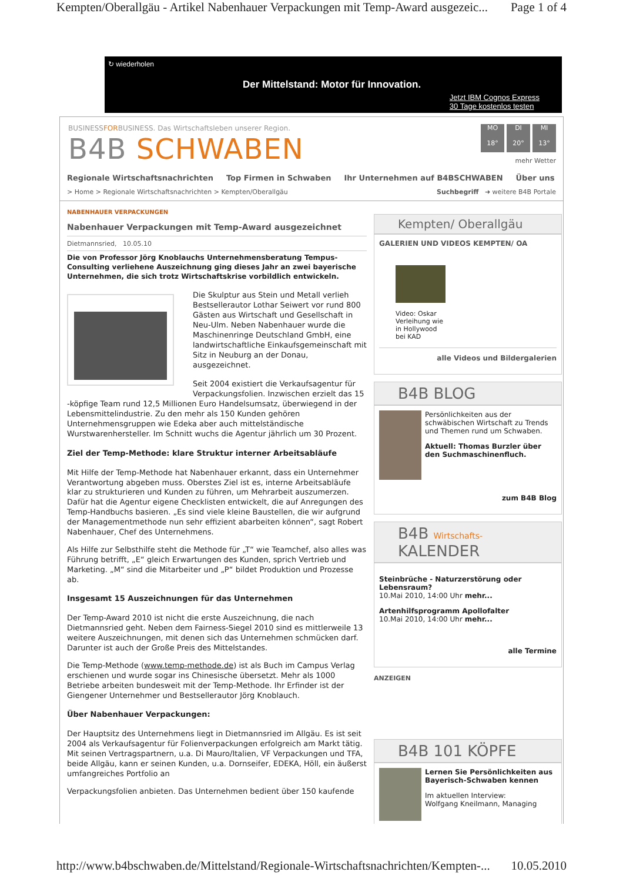Kempten/Oberallgäu - Artikel Nabenhauer Verpackungen mit Temp-Award ausgezeic... Page 1 of 4
↻ wiederholen
Der Mittelstand: Motor für Innovation.
Jetzt IBM Cognos Express
30 Tage kostenlos testen
BUSINESSFORBUSINESS. Das Wirtschaftsleben unserer Region.
B4B SCHWABEN
MO
18°
DI
20°
MI
13°
mehr Wetter
Regionale Wirtschaftsnachrichten Top Firmen in Schwaben Ihr Unternehmen auf B4BSCHWABEN Über uns
> Home > Regionale Wirtschaftsnachrichten > Kempten/Oberallgäu Suchbegriff ➜ weitere B4B Portale
NABENHAUER VERPACKUNGEN
Nabenhauer Verpackungen mit Temp-Award ausgezeichnet
Dietmannsried, 10.05.10
Die von Professor Jörg Knoblauchs Unternehmensberatung Tempus-Consulting verliehene Auszeichnung ging dieses Jahr an zwei bayerische Unternehmen, die sich trotz Wirtschaftskrise vorbildlich entwickeln.
Die Skulptur aus Stein und Metall verlieh Bestsellerautor Lothar Seiwert vor rund 800 Gästen aus Wirtschaft und Gesellschaft in Neu-Ulm. Neben Nabenhauer wurde die Maschinenringe Deutschland GmbH, eine landwirtschaftliche Einkaufsgemeinschaft mit Sitz in Neuburg an der Donau, ausgezeichnet.
Seit 2004 existiert die Verkaufsagentur für Verpackungsfolien. Inzwischen erzielt das 15 -köpfige Team rund 12,5 Millionen Euro Handelsumsatz, überwiegend in der Lebensmittelindustrie. Zu den mehr als 150 Kunden gehören Unternehmensgruppen wie Edeka aber auch mittelständische Wurstwarenhersteller. Im Schnitt wuchs die Agentur jährlich um 30 Prozent.
Ziel der Temp-Methode: klare Struktur interner Arbeitsabläufe
Mit Hilfe der Temp-Methode hat Nabenhauer erkannt, dass ein Unternehmer Verantwortung abgeben muss. Oberstes Ziel ist es, interne Arbeitsabläufe klar zu strukturieren und Kunden zu führen, um Mehrarbeit auszumerzen. Dafür hat die Agentur eigene Checklisten entwickelt, die auf Anregungen des Temp-Handbuchs basieren. „Es sind viele kleine Baustellen, die wir aufgrund der Managementmethode nun sehr effizient abarbeiten können“, sagt Robert Nabenhauer, Chef des Unternehmens.
Als Hilfe zur Selbsthilfe steht die Methode für „T“ wie Teamchef, also alles was Führung betrifft, „E“ gleich Erwartungen des Kunden, sprich Vertrieb und Marketing. „M“ sind die Mitarbeiter und „P“ bildet Produktion und Prozesse ab.
Insgesamt 15 Auszeichnungen für das Unternehmen
Der Temp-Award 2010 ist nicht die erste Auszeichnung, die nach Dietmannsried geht. Neben dem Fairness-Siegel 2010 sind es mittlerweile 13 weitere Auszeichnungen, mit denen sich das Unternehmen schmücken darf. Darunter ist auch der Große Preis des Mittelstandes.
Die Temp-Methode (www.temp-methode.de) ist als Buch im Campus Verlag erschienen und wurde sogar ins Chinesische übersetzt. Mehr als 1000 Betriebe arbeiten bundesweit mit der Temp-Methode. Ihr Erfinder ist der Giengener Unternehmer und Bestsellerautor Jörg Knoblauch.
Über Nabenhauer Verpackungen:
Der Hauptsitz des Unternehmens liegt in Dietmannsried im Allgäu. Es ist seit 2004 als Verkaufsagentur für Folienverpackungen erfolgreich am Markt tätig. Mit seinen Vertragspartnern, u.a. Di Mauro/Italien, VF Verpackungen und TFA, beide Allgäu, kann er seinen Kunden, u.a. Dornseifer, EDEKA, Höll, ein äußerst umfangreiches Portfolio an
Verpackungsfolien anbieten. Das Unternehmen bedient über 150 kaufende
Kempten/ Oberallgäu
GALERIEN UND VIDEOS KEMPTEN/ OA
Video: Oskar Verleihung wie in Hollywood bei KAD
alle Videos und Bildergalerien
B4B BLOG
Persönlichkeiten aus der schwäbischen Wirtschaft zu Trends und Themen rund um Schwaben.
Aktuell: Thomas Burzler über den Suchmaschinenfluch.
zum B4B Blog
B4B Wirtschafts- KALENDER
Steinbrüche - Naturzerstörung oder Lebensraum?
10.Mai 2010, 14:00 Uhr mehr...
Artenhilfsprogramm Apollofalter
10.Mai 2010, 14:00 Uhr mehr...
alle Termine
ANZEIGEN
B4B 101 KÖPFE
Lernen Sie Persönlichkeiten aus Bayerisch-Schwaben kennen
Im aktuellen Interview:
Wolfgang Kneilmann, Managing
http://www.b4bschwaben.de/Mittelstand/Regionale-Wirtschaftsnachrichten/Kempten-... 10.05.2010